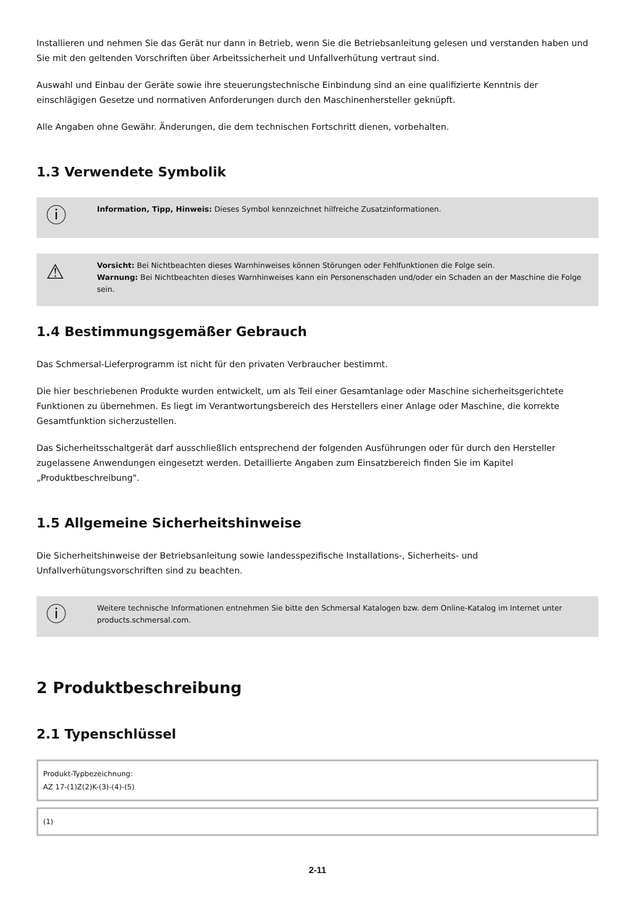Installieren und nehmen Sie das Gerät nur dann in Betrieb, wenn Sie die Betriebsanleitung gelesen und verstanden haben und Sie mit den geltenden Vorschriften über Arbeitssicherheit und Unfallverhütung vertraut sind.
Auswahl und Einbau der Geräte sowie ihre steuerungstechnische Einbindung sind an eine qualifizierte Kenntnis der einschlägigen Gesetze und normativen Anforderungen durch den Maschinenhersteller geknüpft.
Alle Angaben ohne Gewähr. Änderungen, die dem technischen Fortschritt dienen, vorbehalten.
1.3 Verwendete Symbolik
ⓘ
Information, Tipp, Hinweis: Dieses Symbol kennzeichnet hilfreiche Zusatzinformationen.
⚠
Vorsicht: Bei Nichtbeachten dieses Warnhinweises können Störungen oder Fehlfunktionen die Folge sein.
Warnung: Bei Nichtbeachten dieses Warnhinweises kann ein Personenschaden und/oder ein Schaden an der Maschine die Folge sein.
1.4 Bestimmungsgemäßer Gebrauch
Das Schmersal-Lieferprogramm ist nicht für den privaten Verbraucher bestimmt.
Die hier beschriebenen Produkte wurden entwickelt, um als Teil einer Gesamtanlage oder Maschine sicherheitsgerichtete Funktionen zu übernehmen. Es liegt im Verantwortungsbereich des Herstellers einer Anlage oder Maschine, die korrekte Gesamtfunktion sicherzustellen.
Das Sicherheitsschaltgerät darf ausschließlich entsprechend der folgenden Ausführungen oder für durch den Hersteller zugelassene Anwendungen eingesetzt werden. Detaillierte Angaben zum Einsatzbereich finden Sie im Kapitel „Produktbeschreibung".
1.5 Allgemeine Sicherheitshinweise
Die Sicherheitshinweise der Betriebsanleitung sowie landesspezifische Installations-, Sicherheits- und Unfallverhütungsvorschriften sind zu beachten.
ⓘ
Weitere technische Informationen entnehmen Sie bitte den Schmersal Katalogen bzw. dem Online-Katalog im Internet unter products.schmersal.com.
2 Produktbeschreibung
2.1 Typenschlüssel
| Produkt-Typbezeichnung: AZ 17-(1)Z(2)K-(3)-(4)-(5) |
| (1) |
2-11